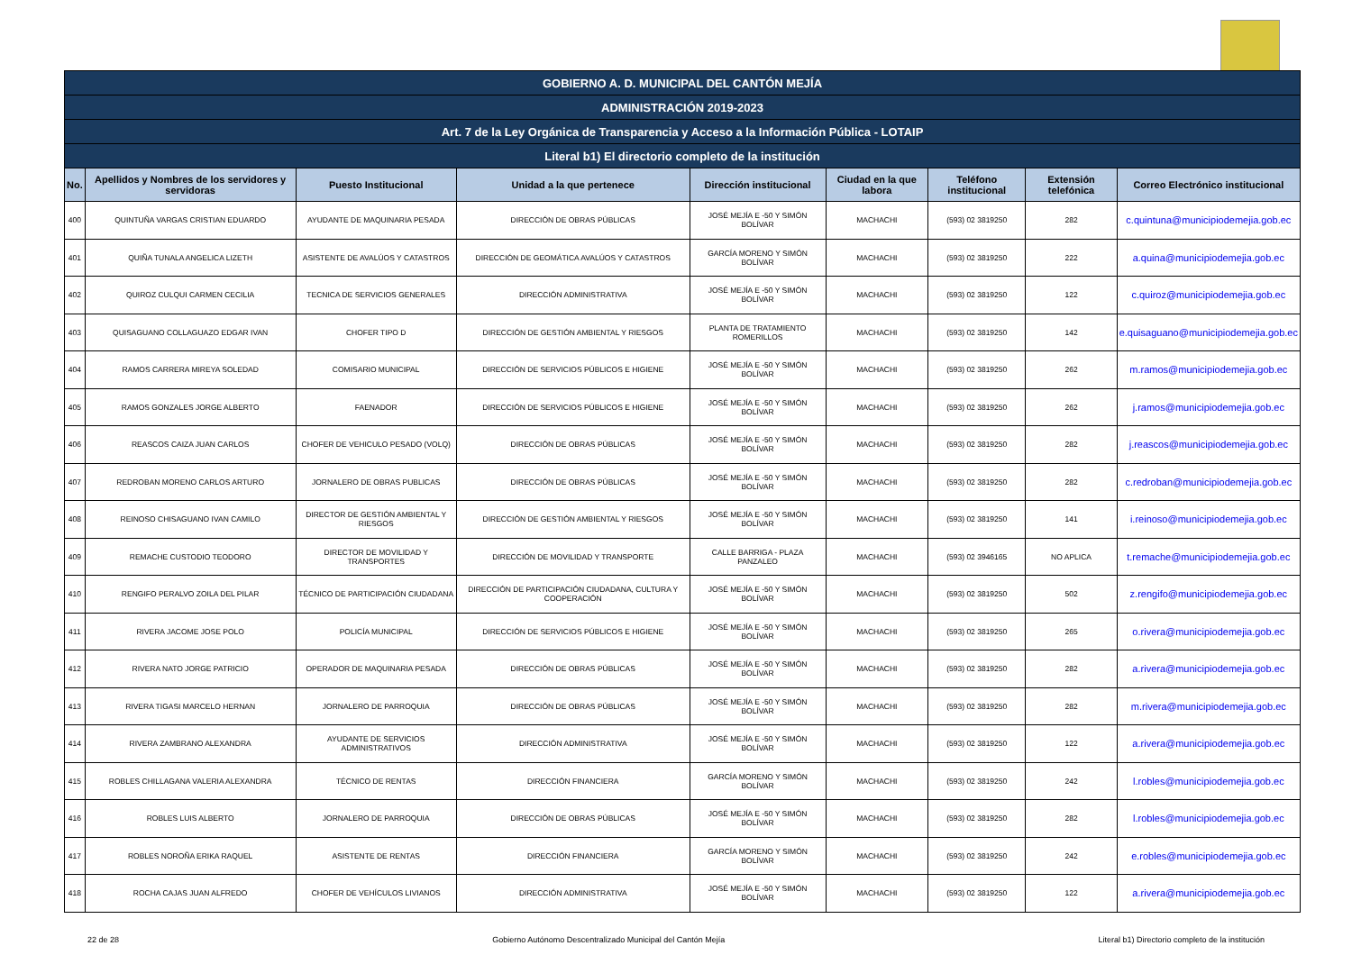| GOBIERNO A. D. MUNICIPAL DEL CANTÓN MEJÍA | | | | | | | | |
| --- | --- | --- | --- | --- | --- | --- | --- | --- |
| ADMINISTRACIÓN 2019-2023 | | | | | | | | |
| Art. 7 de la Ley Orgánica de Transparencia y Acceso a la Información Pública - LOTAIP | | | | | | | | |
| Literal b1) El directorio completo de la institución | | | | | | | | |
| No. | Apellidos y Nombres de los servidores y servidoras | Puesto Institucional | Unidad a la que pertenece | Dirección institucional | Ciudad en la que labora | Teléfono institucional | Extensión telefónica | Correo Electrónico institucional |
| 400 | QUINTUÑA VARGAS CRISTIAN EDUARDO | AYUDANTE DE MAQUINARIA PESADA | DIRECCIÓN DE OBRAS PÚBLICAS | JOSÉ MEJÍA E -50 Y SIMÓN BOLÍVAR | MACHACHI | (593) 02 3819250 | 282 | c.quintuna@municipiodemejia.gob.ec |
| 401 | QUIÑA TUNALA ANGELICA LIZETH | ASISTENTE DE AVALÚOS Y CATASTROS | DIRECCIÓN DE GEOMÁTICA AVALÚOS Y CATASTROS | GARCÍA MORENO Y SIMÓN BOLÍVAR | MACHACHI | (593) 02 3819250 | 222 | a.quina@municipiodemejia.gob.ec |
| 402 | QUIROZ CULQUI CARMEN CECILIA | TECNICA DE SERVICIOS GENERALES | DIRECCIÓN ADMINISTRATIVA | JOSÉ MEJÍA E -50 Y SIMÓN BOLÍVAR | MACHACHI | (593) 02 3819250 | 122 | c.quiroz@municipiodemejia.gob.ec |
| 403 | QUISAGUANO COLLAGUAZO EDGAR IVAN | CHOFER TIPO D | DIRECCIÓN DE GESTIÓN AMBIENTAL Y RIESGOS | PLANTA DE TRATAMIENTO ROMERILLOS | MACHACHI | (593) 02 3819250 | 142 | e.quisaguano@municipiodemejia.gob.ec |
| 404 | RAMOS CARRERA MIREYA SOLEDAD | COMISARIO MUNICIPAL | DIRECCIÓN DE SERVICIOS PÚBLICOS E HIGIENE | JOSÉ MEJÍA E -50 Y SIMÓN BOLÍVAR | MACHACHI | (593) 02 3819250 | 262 | m.ramos@municipiodemejia.gob.ec |
| 405 | RAMOS GONZALES JORGE ALBERTO | FAENADOR | DIRECCIÓN DE SERVICIOS PÚBLICOS E HIGIENE | JOSÉ MEJÍA E -50 Y SIMÓN BOLÍVAR | MACHACHI | (593) 02 3819250 | 262 | j.ramos@municipiodemejia.gob.ec |
| 406 | REASCOS CAIZA JUAN CARLOS | CHOFER DE VEHICULO PESADO (VOLQ) | DIRECCIÓN DE OBRAS PÚBLICAS | JOSÉ MEJÍA E -50 Y SIMÓN BOLÍVAR | MACHACHI | (593) 02 3819250 | 282 | j.reascos@municipiodemejia.gob.ec |
| 407 | REDROBAN MORENO CARLOS ARTURO | JORNALERO DE OBRAS PUBLICAS | DIRECCIÓN DE OBRAS PÚBLICAS | JOSÉ MEJÍA E -50 Y SIMÓN BOLÍVAR | MACHACHI | (593) 02 3819250 | 282 | c.redroban@municipiodemejia.gob.ec |
| 408 | REINOSO CHISAGUANO IVAN CAMILO | DIRECTOR DE GESTIÓN AMBIENTAL Y RIESGOS | DIRECCIÓN DE GESTIÓN AMBIENTAL Y RIESGOS | JOSÉ MEJÍA E -50 Y SIMÓN BOLÍVAR | MACHACHI | (593) 02 3819250 | 141 | i.reinoso@municipiodemejia.gob.ec |
| 409 | REMACHE CUSTODIO TEODORO | DIRECTOR DE MOVILIDAD Y TRANSPORTES | DIRECCIÓN DE MOVILIDAD Y TRANSPORTE | CALLE BARRIGA - PLAZA PANZALEO | MACHACHI | (593) 02 3946165 | NO APLICA | t.remache@municipiodemejia.gob.ec |
| 410 | RENGIFO PERALVO ZOILA DEL PILAR | TÉCNICO DE PARTICIPACIÓN CIUDADANA | DIRECCIÓN DE PARTICIPACIÓN CIUDADANA, CULTURA Y COOPERACIÓN | JOSÉ MEJÍA E -50 Y SIMÓN BOLÍVAR | MACHACHI | (593) 02 3819250 | 502 | z.rengifo@municipiodemejia.gob.ec |
| 411 | RIVERA JACOME JOSE POLO | POLICÍA MUNICIPAL | DIRECCIÓN DE SERVICIOS PÚBLICOS E HIGIENE | JOSÉ MEJÍA E -50 Y SIMÓN BOLÍVAR | MACHACHI | (593) 02 3819250 | 265 | o.rivera@municipiodemejia.gob.ec |
| 412 | RIVERA NATO JORGE PATRICIO | OPERADOR DE MAQUINARIA PESADA | DIRECCIÓN DE OBRAS PÚBLICAS | JOSÉ MEJÍA E -50 Y SIMÓN BOLÍVAR | MACHACHI | (593) 02 3819250 | 282 | a.rivera@municipiodemejia.gob.ec |
| 413 | RIVERA TIGASI MARCELO HERNAN | JORNALERO DE PARROQUIA | DIRECCIÓN DE OBRAS PÚBLICAS | JOSÉ MEJÍA E -50 Y SIMÓN BOLÍVAR | MACHACHI | (593) 02 3819250 | 282 | m.rivera@municipiodemejia.gob.ec |
| 414 | RIVERA ZAMBRANO ALEXANDRA | AYUDANTE DE SERVICIOS ADMINISTRATIVOS | DIRECCIÓN ADMINISTRATIVA | JOSÉ MEJÍA E -50 Y SIMÓN BOLÍVAR | MACHACHI | (593) 02 3819250 | 122 | a.rivera@municipiodemejia.gob.ec |
| 415 | ROBLES CHILLAGANA VALERIA ALEXANDRA | TÉCNICO DE RENTAS | DIRECCIÓN FINANCIERA | GARCÍA MORENO Y SIMÓN BOLÍVAR | MACHACHI | (593) 02 3819250 | 242 | l.robles@municipiodemejia.gob.ec |
| 416 | ROBLES LUIS ALBERTO | JORNALERO DE PARROQUIA | DIRECCIÓN DE OBRAS PÚBLICAS | JOSÉ MEJÍA E -50 Y SIMÓN BOLÍVAR | MACHACHI | (593) 02 3819250 | 282 | l.robles@municipiodemejia.gob.ec |
| 417 | ROBLES NOROÑA ERIKA RAQUEL | ASISTENTE DE RENTAS | DIRECCIÓN FINANCIERA | GARCÍA MORENO Y SIMÓN BOLÍVAR | MACHACHI | (593) 02 3819250 | 242 | e.robles@municipiodemejia.gob.ec |
| 418 | ROCHA CAJAS JUAN ALFREDO | CHOFER DE VEHÍCULOS LIVIANOS | DIRECCIÓN ADMINISTRATIVA | JOSÉ MEJÍA E -50 Y SIMÓN BOLÍVAR | MACHACHI | (593) 02 3819250 | 122 | a.rivera@municipiodemejia.gob.ec |
22 de 28 Gobierno Autónomo Descentralizado Municipal del Cantón Mejía Literal b1) Directorio completo de la institución